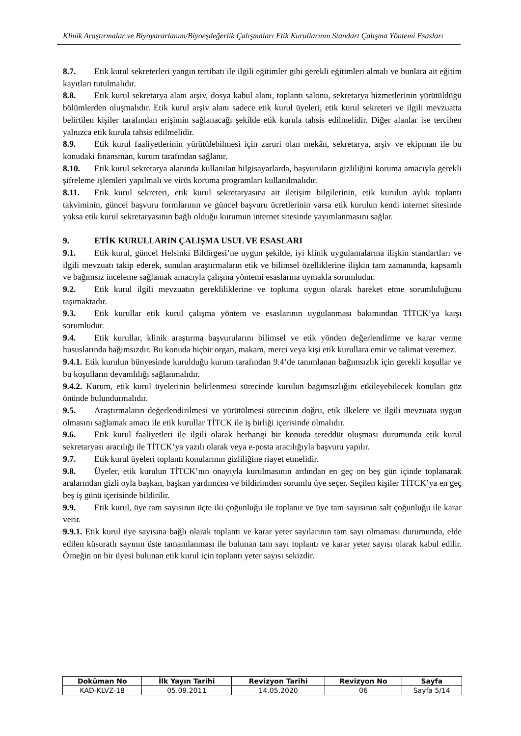Klinik Araştırmalar ve Biyoyararlanım/Biyoeşdeğerlik Çalışmaları Etik Kurullarının Standart Çalışma Yöntemi Esasları
8.7. Etik kurul sekreterleri yangın tertibatı ile ilgili eğitimler gibi gerekli eğitimleri almalı ve bunlara ait eğitim kayıtları tutulmalıdır.
8.8. Etik kurul sekretarya alanı arşiv, dosya kabul alanı, toplantı salonu, sekretarya hizmetlerinin yürütüldüğü bölümlerden oluşmalıdır. Etik kurul arşiv alanı sadece etik kurul üyeleri, etik kurul sekreteri ve ilgili mevzuatta belirtilen kişiler tarafından erişimin sağlanacağı şekilde etik kurula tahsis edilmelidir. Diğer alanlar ise tercihen yalnızca etik kurula tahsis edilmelidir.
8.9. Etik kurul faaliyetlerinin yürütülebilmesi için zaruri olan mekân, sekretarya, arşiv ve ekipman ile bu konudaki finansman, kurum tarafından sağlanır.
8.10. Etik kurul sekretarya alanında kullanılan bilgisayarlarda, başvuruların gizliliğini koruma amacıyla gerekli şifreleme işlemleri yapılmalı ve virüs koruma programları kullanılmalıdır.
8.11. Etik kurul sekreteri, etik kurul sekretaryasına ait iletişim bilgilerinin, etik kurulun aylık toplantı takviminin, güncel başvuru formlarının ve güncel başvuru ücretlerinin varsa etik kurulun kendi internet sitesinde yoksa etik kurul sekretaryasının bağlı olduğu kurumun internet sitesinde yayımlanmasını sağlar.
9. ETİK KURULLARIN ÇALIŞMA USUL VE ESASLARI
9.1. Etik kurul, güncel Helsinki Bildirgesi’ne uygun şekilde, iyi klinik uygulamalarına ilişkin standartları ve ilgili mevzuatı takip ederek, sunulan araştırmaların etik ve bilimsel özelliklerine ilişkin tam zamanında, kapsamlı ve bağımsız inceleme sağlamak amacıyla çalışma yöntemi esaslarına uymakla sorumludur.
9.2. Etik kurul ilgili mevzuatın gerekliliklerine ve topluma uygun olarak hareket etme sorumluluğunu taşımaktadır.
9.3. Etik kurullar etik kurul çalışma yöntem ve esaslarının uygulanması bakımından TİTCK’ya karşı sorumludur.
9.4. Etik kurullar, klinik araştırma başvurularını bilimsel ve etik yönden değerlendirme ve karar verme hususlarında bağımsızdır. Bu konuda hiçbir organ, makam, merci veya kişi etik kurullara emir ve talimat veremez.
9.4.1. Etik kurulun bünyesinde kurulduğu kurum tarafından 9.4’de tanımlanan bağımsızlık için gerekli koşullar ve bu koşulların devamlılığı sağlanmalıdır.
9.4.2. Kurum, etik kurul üyelerinin belirlenmesi sürecinde kurulun bağımsızlığını etkileyebilecek konuları göz önünde bulundurmalıdır.
9.5. Araştırmaların değerlendirilmesi ve yürütülmesi sürecinin doğru, etik ilkelere ve ilgili mevzuata uygun olmasını sağlamak amacı ile etik kurullar TİTCK ile iş birliği içerisinde olmalıdır.
9.6. Etik kurul faaliyetleri ile ilgili olarak herhangi bir konuda tereddüt oluşması durumunda etik kurul sekretaryası aracılığı ile TİTCK’ya yazılı olarak veya e-posta aracılığıyla başvuru yapılır.
9.7. Etik kurul üyeleri toplantı konularının gizliliğine riayet etmelidir.
9.8. Üyeler, etik kurulun TİTCK’nın onayıyla kurulmasının ardından en geç on beş gün içinde toplanarak aralarından gizli oyla başkan, başkan yardımcısı ve bildirimden sorumlu üye seçer. Seçilen kişiler TİTCK’ya en geç beş iş günü içerisinde bildirilir.
9.9. Etik kurul, üye tam sayısının üçte iki çoğunluğu ile toplanır ve üye tam sayısının salt çoğunluğu ile karar verir.
9.9.1. Etik kurul üye sayısına bağlı olarak toplantı ve karar yeter sayılarının tam sayı olmaması durumunda, elde edilen küsuratlı sayının üste tamamlanması ile bulunan tam sayı toplantı ve karar yeter sayısı olarak kabul edilir. Örneğin on bir üyesi bulunan etik kurul için toplantı yeter sayısı sekizdir.
| Doküman No | İlk Yayın Tarihi | Revizyon Tarihi | Revizyon No | Sayfa |
| --- | --- | --- | --- | --- |
| KAD-KLVZ-18 | 05.09.2011 | 14.05.2020 | 06 | Sayfa 5/14 |